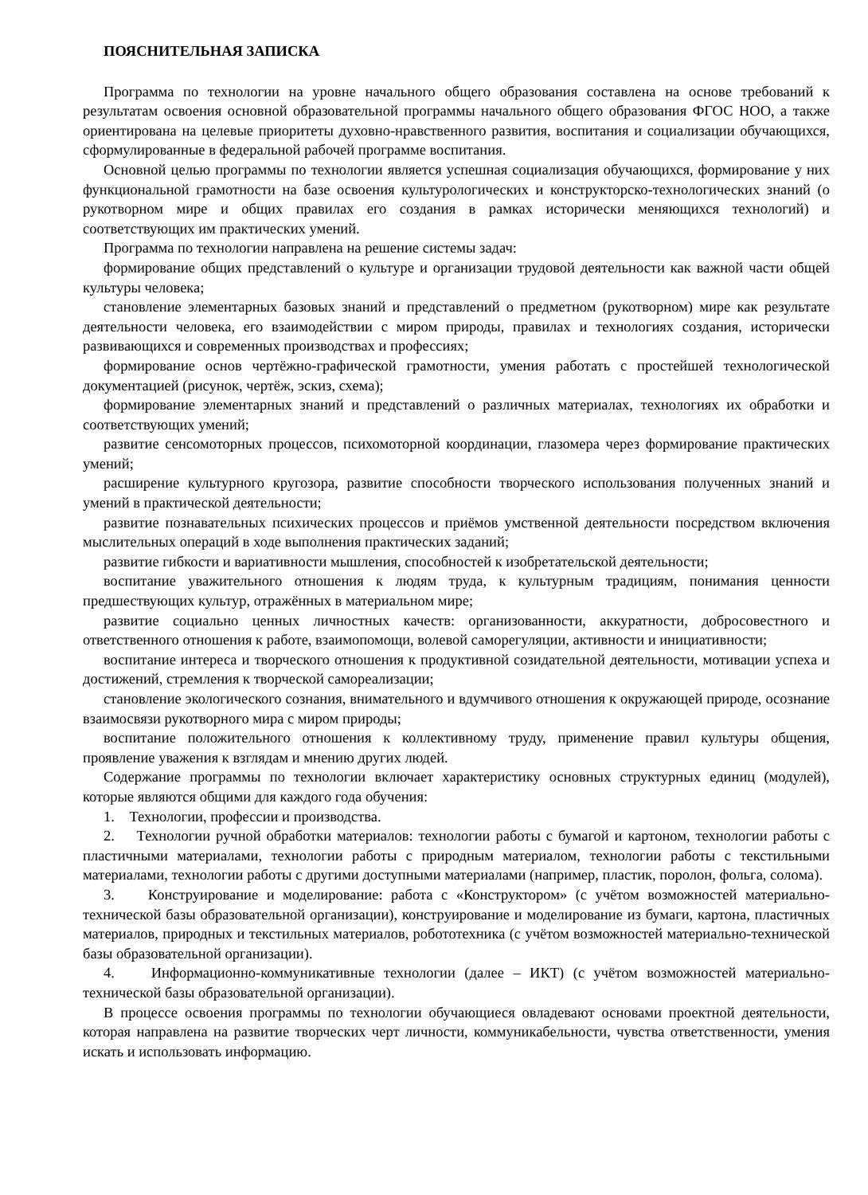ПОЯСНИТЕЛЬНАЯ ЗАПИСКА
Программа по технологии на уровне начального общего образования составлена на основе требований к результатам освоения основной образовательной программы начального общего образования ФГОС НОО, а также ориентирована на целевые приоритеты духовно-нравственного развития, воспитания и социализации обучающихся, сформулированные в федеральной рабочей программе воспитания.
Основной целью программы по технологии является успешная социализация обучающихся, формирование у них функциональной грамотности на базе освоения культурологических и конструкторско-технологических знаний (о рукотворном мире и общих правилах его создания в рамках исторически меняющихся технологий) и соответствующих им практических умений.
Программа по технологии направлена на решение системы задач:
формирование общих представлений о культуре и организации трудовой деятельности как важной части общей культуры человека;
становление элементарных базовых знаний и представлений о предметном (рукотворном) мире как результате деятельности человека, его взаимодействии с миром природы, правилах и технологиях создания, исторически развивающихся и современных производствах и профессиях;
формирование основ чертёжно-графической грамотности, умения работать с простейшей технологической документацией (рисунок, чертёж, эскиз, схема);
формирование элементарных знаний и представлений о различных материалах, технологиях их обработки и соответствующих умений;
развитие сенсомоторных процессов, психомоторной координации, глазомера через формирование практических умений;
расширение культурного кругозора, развитие способности творческого использования полученных знаний и умений в практической деятельности;
развитие познавательных психических процессов и приёмов умственной деятельности посредством включения мыслительных операций в ходе выполнения практических заданий;
развитие гибкости и вариативности мышления, способностей к изобретательской деятельности;
воспитание уважительного отношения к людям труда, к культурным традициям, понимания ценности предшествующих культур, отражённых в материальном мире;
развитие социально ценных личностных качеств: организованности, аккуратности, добросовестного и ответственного отношения к работе, взаимопомощи, волевой саморегуляции, активности и инициативности;
воспитание интереса и творческого отношения к продуктивной созидательной деятельности, мотивации успеха и достижений, стремления к творческой самореализации;
становление экологического сознания, внимательного и вдумчивого отношения к окружающей природе, осознание взаимосвязи рукотворного мира с миром природы;
воспитание положительного отношения к коллективному труду, применение правил культуры общения, проявление уважения к взглядам и мнению других людей.
Содержание программы по технологии включает характеристику основных структурных единиц (модулей), которые являются общими для каждого года обучения:
1. Технологии, профессии и производства.
2. Технологии ручной обработки материалов: технологии работы с бумагой и картоном, технологии работы с пластичными материалами, технологии работы с природным материалом, технологии работы с текстильными материалами, технологии работы с другими доступными материалами (например, пластик, поролон, фольга, солома).
3. Конструирование и моделирование: работа с «Конструктором» (с учётом возможностей материально-технической базы образовательной организации), конструирование и моделирование из бумаги, картона, пластичных материалов, природных и текстильных материалов, робототехника (с учётом возможностей материально-технической базы образовательной организации).
4. Информационно-коммуникативные технологии (далее – ИКТ) (с учётом возможностей материально-технической базы образовательной организации).
В процессе освоения программы по технологии обучающиеся овладевают основами проектной деятельности, которая направлена на развитие творческих черт личности, коммуникабельности, чувства ответственности, умения искать и использовать информацию.